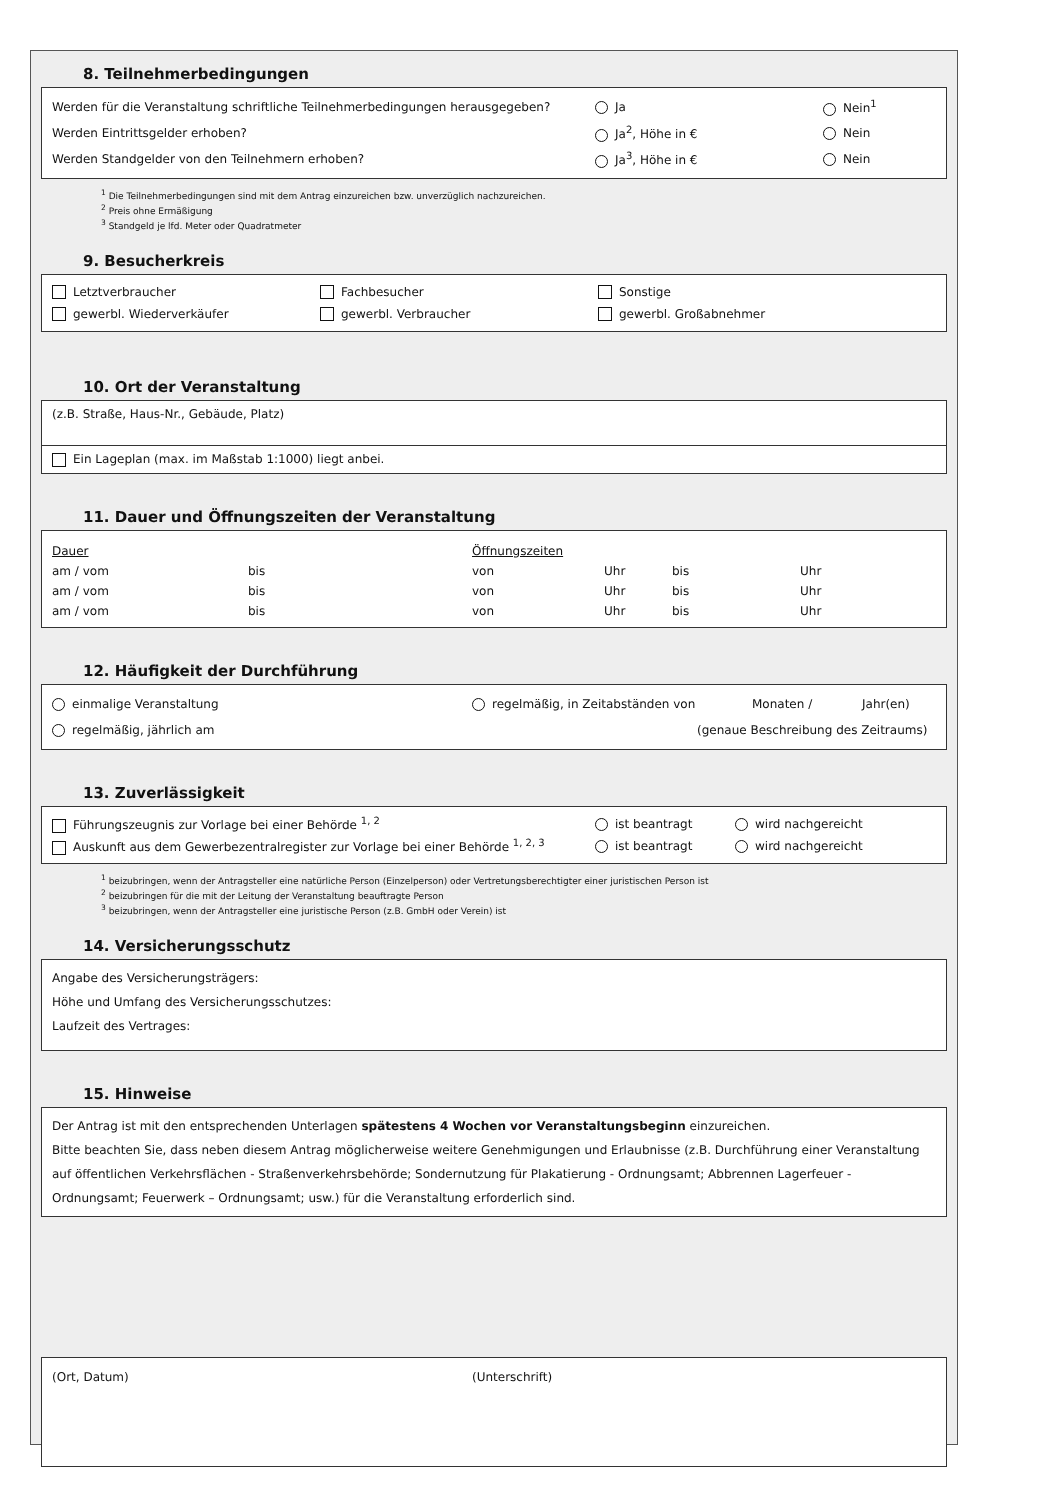8. Teilnehmerbedingungen
Werden für die Veranstaltung schriftliche Teilnehmerbedingungen herausgegeben? Ja Nein<sup>1</sup>
Werden Eintrittsgelder erhoben? Ja<sup>2</sup>, Höhe in € Nein
Werden Standgelder von den Teilnehmern erhoben? Ja<sup>3</sup>, Höhe in € Nein
<sup>1</sup> Die Teilnehmerbedingungen sind mit dem Antrag einzureichen bzw. unverzüglich nachzureichen.
<sup>2</sup> Preis ohne Ermäßigung
<sup>3</sup> Standgeld je lfd. Meter oder Quadratmeter
9. Besucherkreis
Letztverbraucher Fachbesucher Sonstige
gewerbl. Wiederverkäufer gewerbl. Verbraucher gewerbl. Großabnehmer
10. Ort der Veranstaltung
(z.B. Straße, Haus-Nr., Gebäude, Platz)
Ein Lageplan (max. im Maßstab 1:1000) liegt anbei.
11. Dauer und Öffnungszeiten der Veranstaltung
Dauer Öffnungszeiten
am / vom bis von Uhr bis Uhr
am / vom bis von Uhr bis Uhr
am / vom bis von Uhr bis Uhr
12. Häufigkeit der Durchführung
einmalige Veranstaltung regelmäßig, in Zeitabständen von Monaten / Jahr(en)
regelmäßig, jährlich am (genaue Beschreibung des Zeitraums)
13. Zuverlässigkeit
Führungszeugnis zur Vorlage bei einer Behörde <sup>1, 2</sup> ist beantragt wird nachgereicht
Auskunft aus dem Gewerbezentralregister zur Vorlage bei einer Behörde <sup>1, 2, 3</sup> ist beantragt wird nachgereicht
<sup>1</sup> beizubringen, wenn der Antragsteller eine natürliche Person (Einzelperson) oder Vertretungsberechtigter einer juristischen Person ist
<sup>2</sup> beizubringen für die mit der Leitung der Veranstaltung beauftragte Person
<sup>3</sup> beizubringen, wenn der Antragsteller eine juristische Person (z.B. GmbH oder Verein) ist
14. Versicherungsschutz
Angabe des Versicherungsträgers:
Höhe und Umfang des Versicherungsschutzes:
Laufzeit des Vertrages:
15. Hinweise
Der Antrag ist mit den entsprechenden Unterlagen spätestens 4 Wochen vor Veranstaltungsbeginn einzureichen.
Bitte beachten Sie, dass neben diesem Antrag möglicherweise weitere Genehmigungen und Erlaubnisse (z.B. Durchführung einer Veranstaltung auf öffentlichen Verkehrsflächen - Straßenverkehrsbehörde; Sondernutzung für Plakatierung - Ordnungsamt; Abbrennen Lagerfeuer - Ordnungsamt; Feuerwerk – Ordnungsamt; usw.) für die Veranstaltung erforderlich sind.
(Ort, Datum) (Unterschrift)